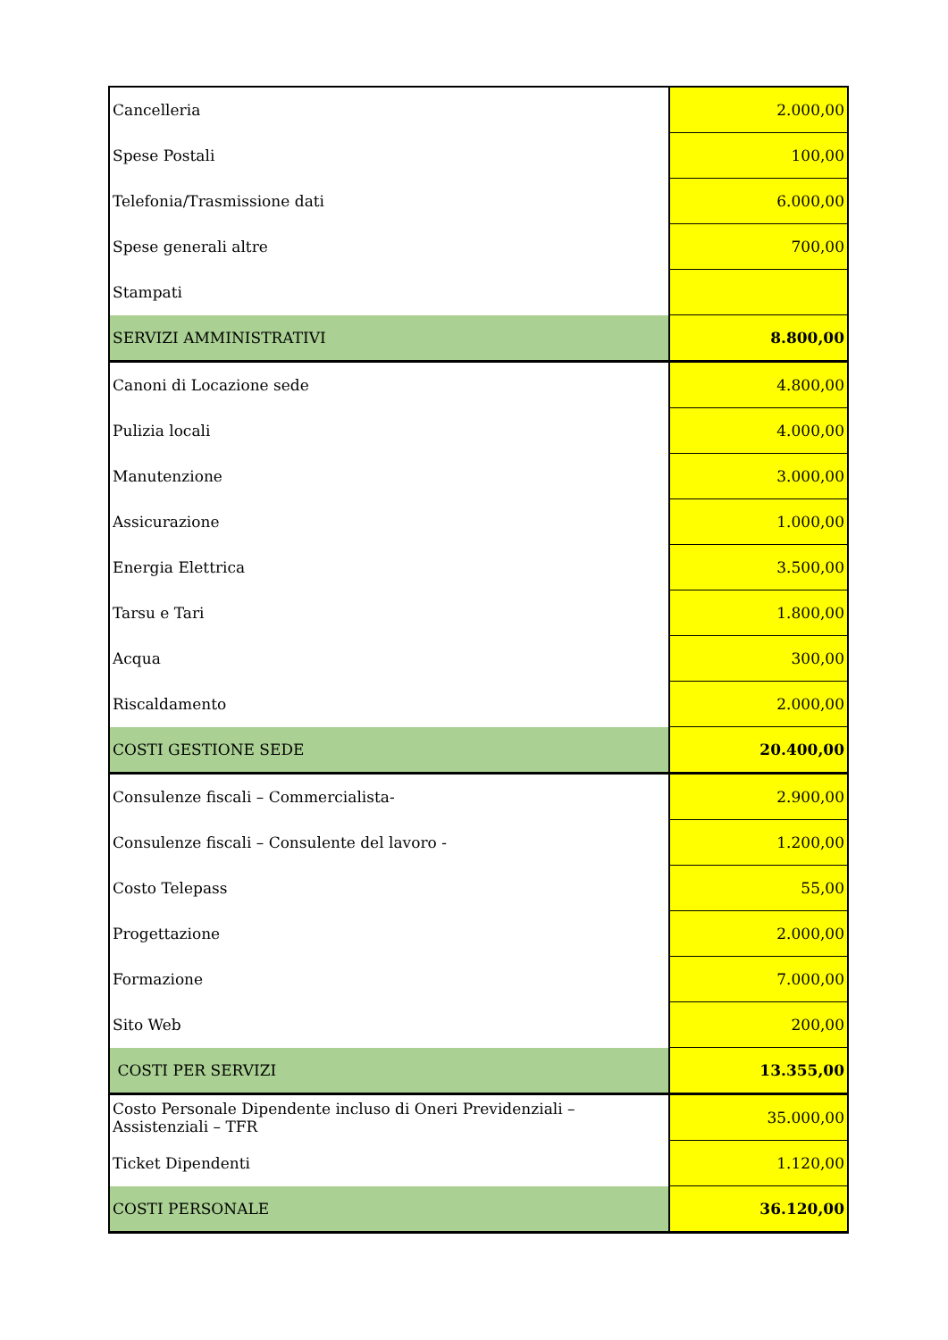| Cancelleria | 2.000,00 |
| Spese Postali | 100,00 |
| Telefonia/Trasmissione dati | 6.000,00 |
| Spese generali altre | 700,00 |
| Stampati | |
| SERVIZI AMMINISTRATIVI | 8.800,00 |
| Canoni di Locazione sede | 4.800,00 |
| Pulizia locali | 4.000,00 |
| Manutenzione | 3.000,00 |
| Assicurazione | 1.000,00 |
| Energia Elettrica | 3.500,00 |
| Tarsu e Tari | 1.800,00 |
| Acqua | 300,00 |
| Riscaldamento | 2.000,00 |
| COSTI GESTIONE SEDE | 20.400,00 |
| Consulenze fiscali – Commercialista- | 2.900,00 |
| Consulenze fiscali – Consulente del lavoro - | 1.200,00 |
| Costo Telepass | 55,00 |
| Progettazione | 2.000,00 |
| Formazione | 7.000,00 |
| Sito Web | 200,00 |
| COSTI PER SERVIZI | 13.355,00 |
| Costo Personale Dipendente incluso di Oneri Previdenziali – Assistenziali – TFR | 35.000,00 |
| Ticket Dipendenti | 1.120,00 |
| COSTI PERSONALE | 36.120,00 |